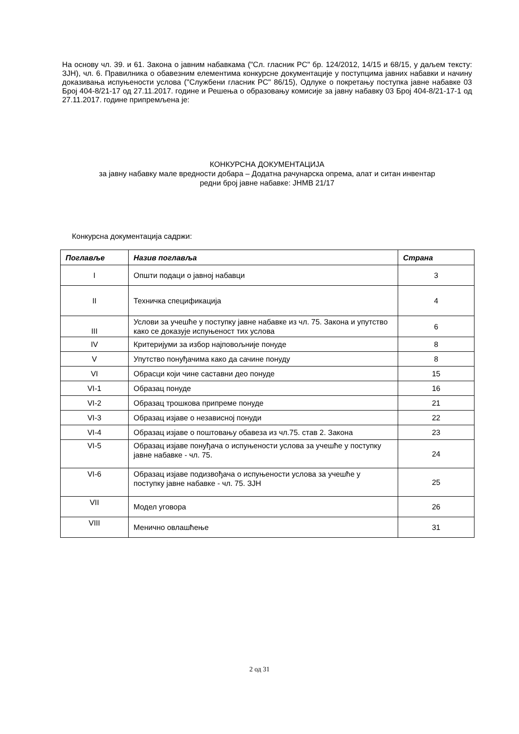На основу чл. 39. и 61. Закона о јавним набавкама ("Сл. гласник РС" бр. 124/2012, 14/15 и 68/15, у даљем тексту: ЗЈН), чл. 6. Правилника о обавезним елементима конкурсне документације у поступцима јавних набавки и начину доказивања испуњености услова ("Службени гласник РС" 86/15), Одлуке о покретању поступка јавне набавке 03 Број 404-8/21-17 од 27.11.2017. године и Решења о образовању комисије за јавну набавку 03 Број 404-8/21-17-1 од 27.11.2017. године припремљена је:
КОНКУРСНА ДОКУМЕНТАЦИЈА
за јавну набавку мале вредности добара – Додатна рачунарска опрема, алат и ситан инвентар
редни број јавне набавке: ЈНМВ 21/17
Конкурсна документација садржи:
| Поглавље | Назив поглавља | Страна |
| --- | --- | --- |
| I | Општи подаци о јавној набавци | 3 |
| II | Техничка спецификација | 4 |
| III | Услови за учешће у поступку јавне набавке из чл. 75. Закона и упутство како се доказује испуњеност тих услова | 6 |
| IV | Критеријуми за избор најповољније понуде | 8 |
| V | Упутство понуђачима како да сачине понуду | 8 |
| VI | Обрасци који чине саставни део понуде | 15 |
| VI-1 | Образац понуде | 16 |
| VI-2 | Образац трошкова припреме понуде | 21 |
| VI-3 | Образац изјаве о независној понуди | 22 |
| VI-4 | Образац изјаве о поштовању обавеза из чл.75. став 2. Закона | 23 |
| VI-5 | Образац изјаве понуђача о испуњености услова за учешће у поступку јавне набавке - чл. 75. | 24 |
| VI-6 | Образац изјаве подизвођача о испуњености услова за учешће у поступку јавне набавке - чл. 75. ЗЈН | 25 |
| VII | Модел уговора | 26 |
| VIII | Менично овлашћење | 31 |
2 од 31